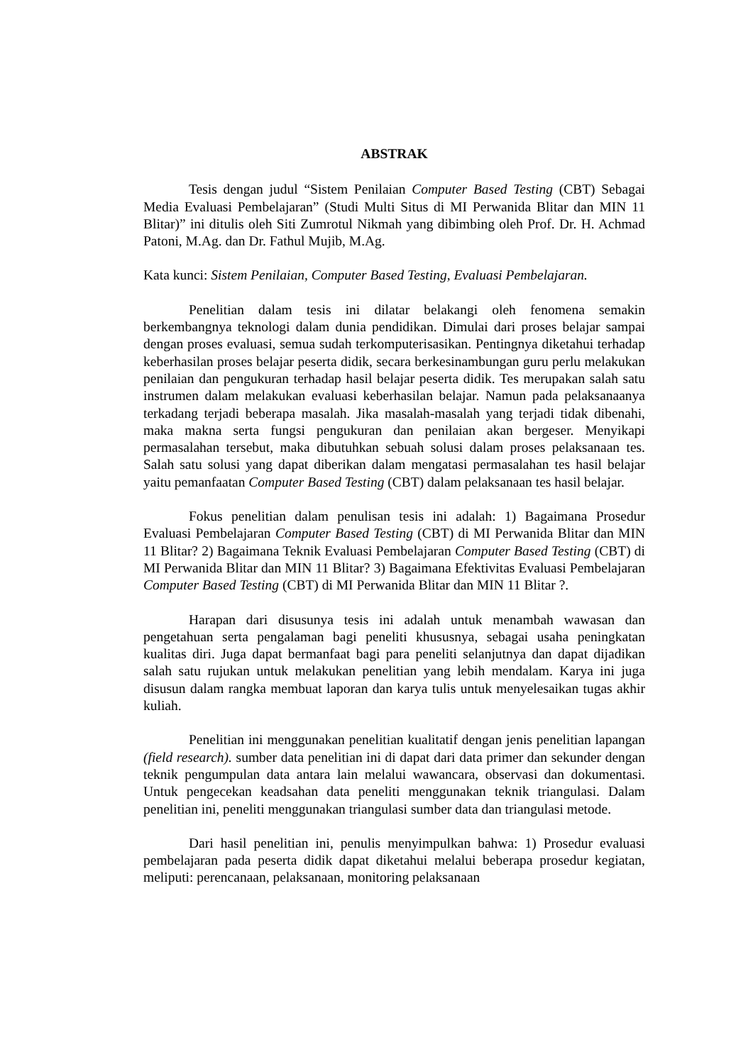ABSTRAK
Tesis dengan judul “Sistem Penilaian Computer Based Testing (CBT) Sebagai Media Evaluasi Pembelajaran” (Studi Multi Situs di MI Perwanida Blitar dan MIN 11 Blitar)” ini ditulis oleh Siti Zumrotul Nikmah yang dibimbing oleh Prof. Dr. H. Achmad Patoni, M.Ag. dan Dr. Fathul Mujib, M.Ag.
Kata kunci: Sistem Penilaian, Computer Based Testing, Evaluasi Pembelajaran.
Penelitian dalam tesis ini dilatar belakangi oleh fenomena semakin berkembangnya teknologi dalam dunia pendidikan. Dimulai dari proses belajar sampai dengan proses evaluasi, semua sudah terkomputerisasikan. Pentingnya diketahui terhadap keberhasilan proses belajar peserta didik, secara berkesinambungan guru perlu melakukan penilaian dan pengukuran terhadap hasil belajar peserta didik. Tes merupakan salah satu instrumen dalam melakukan evaluasi keberhasilan belajar. Namun pada pelaksanaanya terkadang terjadi beberapa masalah. Jika masalah-masalah yang terjadi tidak dibenahi, maka makna serta fungsi pengukuran dan penilaian akan bergeser. Menyikapi permasalahan tersebut, maka dibutuhkan sebuah solusi dalam proses pelaksanaan tes. Salah satu solusi yang dapat diberikan dalam mengatasi permasalahan tes hasil belajar yaitu pemanfaatan Computer Based Testing (CBT) dalam pelaksanaan tes hasil belajar.
Fokus penelitian dalam penulisan tesis ini adalah: 1) Bagaimana Prosedur Evaluasi Pembelajaran Computer Based Testing (CBT) di MI Perwanida Blitar dan MIN 11 Blitar? 2) Bagaimana Teknik Evaluasi Pembelajaran Computer Based Testing (CBT) di MI Perwanida Blitar dan MIN 11 Blitar? 3) Bagaimana Efektivitas Evaluasi Pembelajaran Computer Based Testing (CBT) di MI Perwanida Blitar dan MIN 11 Blitar ?.
Harapan dari disusunya tesis ini adalah untuk menambah wawasan dan pengetahuan serta pengalaman bagi peneliti khususnya, sebagai usaha peningkatan kualitas diri. Juga dapat bermanfaat bagi para peneliti selanjutnya dan dapat dijadikan salah satu rujukan untuk melakukan penelitian yang lebih mendalam. Karya ini juga disusun dalam rangka membuat laporan dan karya tulis untuk menyelesaikan tugas akhir kuliah.
Penelitian ini menggunakan penelitian kualitatif dengan jenis penelitian lapangan (field research). sumber data penelitian ini di dapat dari data primer dan sekunder dengan teknik pengumpulan data antara lain melalui wawancara, observasi dan dokumentasi. Untuk pengecekan keadsahan data peneliti menggunakan teknik triangulasi. Dalam penelitian ini, peneliti menggunakan triangulasi sumber data dan triangulasi metode.
Dari hasil penelitian ini, penulis menyimpulkan bahwa: 1) Prosedur evaluasi pembelajaran pada peserta didik dapat diketahui melalui beberapa prosedur kegiatan, meliputi: perencanaan, pelaksanaan, monitoring pelaksanaan